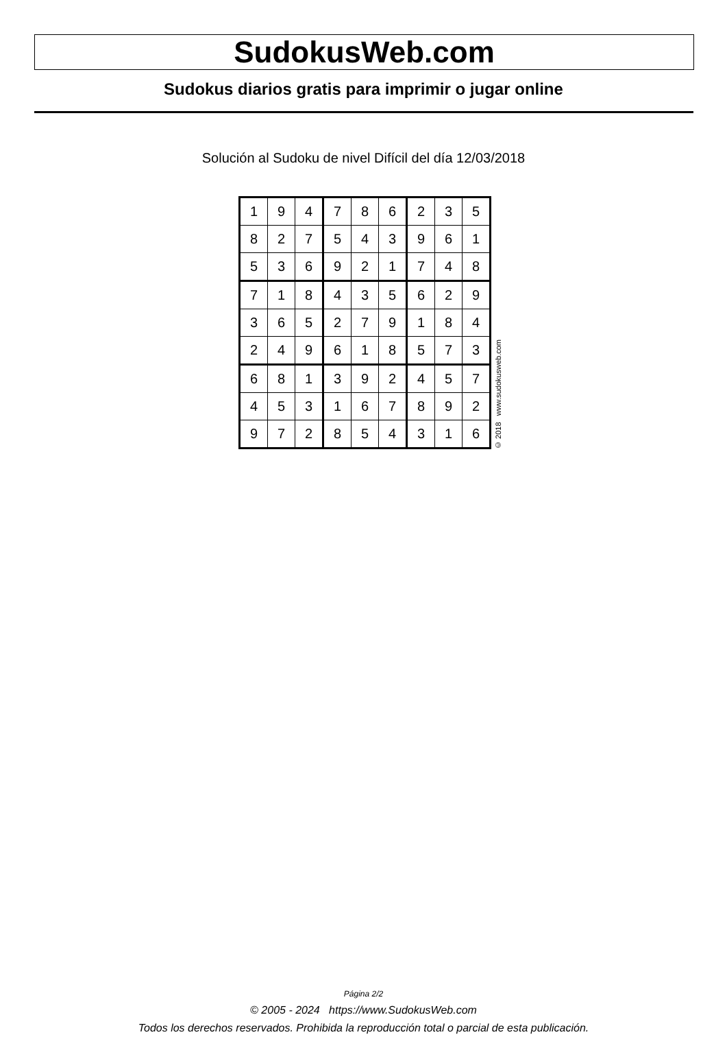SudokusWeb.com
Sudokus diarios gratis para imprimir o jugar online
Solución al Sudoku de nivel Difícil del día 12/03/2018
| 1 | 9 | 4 | 7 | 8 | 6 | 2 | 3 | 5 |
| 8 | 2 | 7 | 5 | 4 | 3 | 9 | 6 | 1 |
| 5 | 3 | 6 | 9 | 2 | 1 | 7 | 4 | 8 |
| 7 | 1 | 8 | 4 | 3 | 5 | 6 | 2 | 9 |
| 3 | 6 | 5 | 2 | 7 | 9 | 1 | 8 | 4 |
| 2 | 4 | 9 | 6 | 1 | 8 | 5 | 7 | 3 |
| 6 | 8 | 1 | 3 | 9 | 2 | 4 | 5 | 7 |
| 4 | 5 | 3 | 1 | 6 | 7 | 8 | 9 | 2 |
| 9 | 7 | 2 | 8 | 5 | 4 | 3 | 1 | 6 |
© 2018 www.sudokusweb.com
Página 2/2
© 2005 - 2024 https://www.SudokusWeb.com
Todos los derechos reservados. Prohibida la reproducción total o parcial de esta publicación.